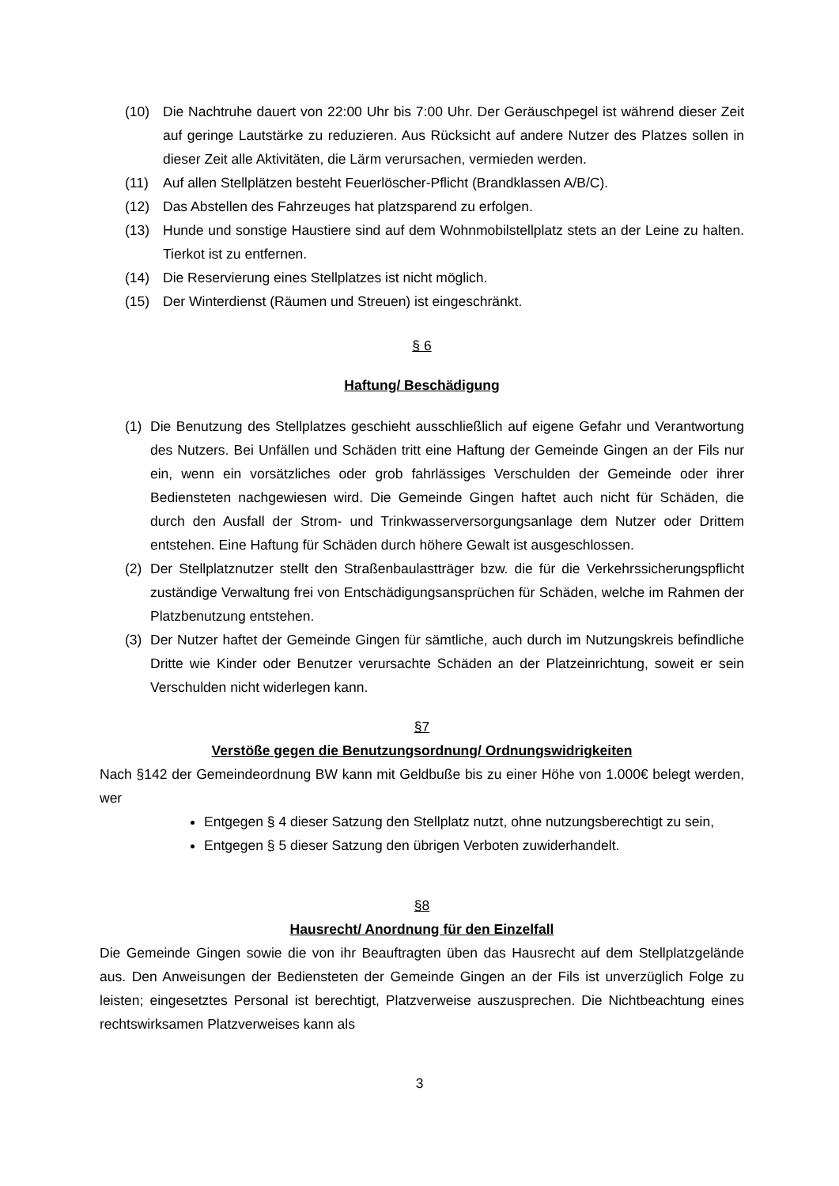(10) Die Nachtruhe dauert von 22:00 Uhr bis 7:00 Uhr. Der Geräuschpegel ist während dieser Zeit auf geringe Lautstärke zu reduzieren. Aus Rücksicht auf andere Nutzer des Platzes sollen in dieser Zeit alle Aktivitäten, die Lärm verursachen, vermieden werden.
(11) Auf allen Stellplätzen besteht Feuerlöscher-Pflicht (Brandklassen A/B/C).
(12) Das Abstellen des Fahrzeuges hat platzsparend zu erfolgen.
(13) Hunde und sonstige Haustiere sind auf dem Wohnmobilstellplatz stets an der Leine zu halten. Tierkot ist zu entfernen.
(14) Die Reservierung eines Stellplatzes ist nicht möglich.
(15) Der Winterdienst (Räumen und Streuen) ist eingeschränkt.
§ 6
Haftung/ Beschädigung
(1) Die Benutzung des Stellplatzes geschieht ausschließlich auf eigene Gefahr und Verantwortung des Nutzers. Bei Unfällen und Schäden tritt eine Haftung der Gemeinde Gingen an der Fils nur ein, wenn ein vorsätzliches oder grob fahrlässiges Verschulden der Gemeinde oder ihrer Bediensteten nachgewiesen wird. Die Gemeinde Gingen haftet auch nicht für Schäden, die durch den Ausfall der Strom- und Trinkwasserversorgungsanlage dem Nutzer oder Drittem entstehen. Eine Haftung für Schäden durch höhere Gewalt ist ausgeschlossen.
(2) Der Stellplatznutzer stellt den Straßenbaulastträger bzw. die für die Verkehrssicherungspflicht zuständige Verwaltung frei von Entschädigungsansprüchen für Schäden, welche im Rahmen der Platzbenutzung entstehen.
(3) Der Nutzer haftet der Gemeinde Gingen für sämtliche, auch durch im Nutzungskreis befindliche Dritte wie Kinder oder Benutzer verursachte Schäden an der Platzeinrichtung, soweit er sein Verschulden nicht widerlegen kann.
§7
Verstöße gegen die Benutzungsordnung/ Ordnungswidrigkeiten
Nach §142 der Gemeindeordnung BW kann mit Geldbuße bis zu einer Höhe von 1.000€ belegt werden, wer
Entgegen § 4 dieser Satzung den Stellplatz nutzt, ohne nutzungsberechtigt zu sein,
Entgegen § 5 dieser Satzung den übrigen Verboten zuwiderhandelt.
§8
Hausrecht/ Anordnung für den Einzelfall
Die Gemeinde Gingen sowie die von ihr Beauftragten üben das Hausrecht auf dem Stellplatzgelände aus. Den Anweisungen der Bediensteten der Gemeinde Gingen an der Fils ist unverzüglich Folge zu leisten; eingesetztes Personal ist berechtigt, Platzverweise auszusprechen. Die Nichtbeachtung eines rechtswirksamen Platzverweises kann als
3